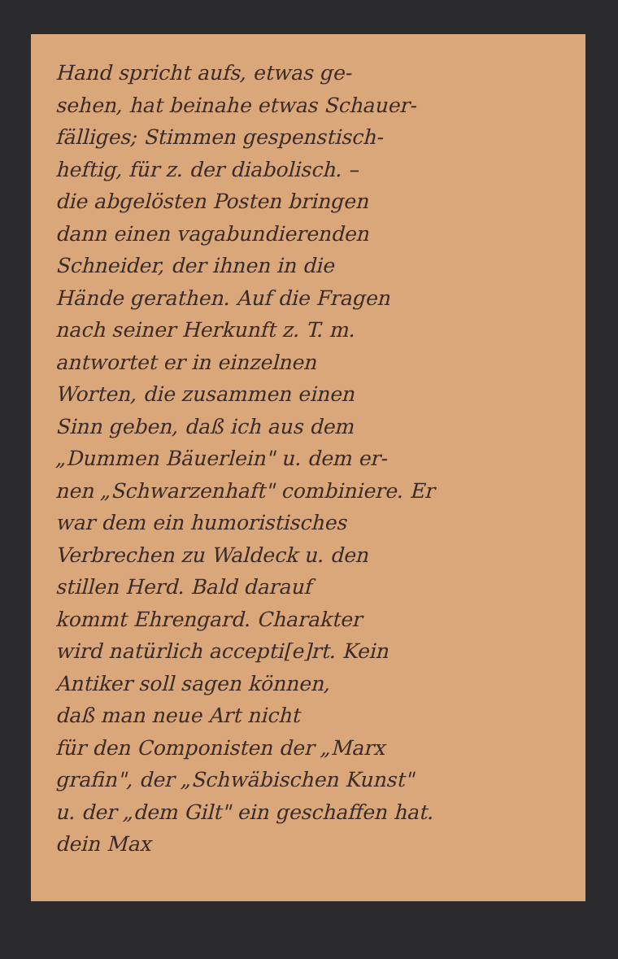Hand spricht aufs, etwas ge-
sehen, hat beinahe etwas Schauer-
fälliges; Stimmen gespenstisch-
heftig, für z. der diabolisch. –
die abgelösten Posten bringen
dann einen vagabundierenden
Schneider, der ihnen in die
Hände gerathen. Auf die Fragen
nach seiner Herkunft z. T. m.
antwortet er in einzelnen
Worten, die zusammen einen
Sinn geben, daß ich aus dem
„Dummen Bäuerlein" u. dem er-
nen „Schwarzenhaft" combiniere. Er
war dem ein humoristisches
Verbrechen zu Waldeck u. den
stillen Herd. Bald darauf
kommt Ehrengard. Charakter
wird natürlich accepti[e]rt. Kein
Antiker soll sagen können,
daß man neue Art nicht
für den Componisten der „Marx
grafin", der „Schwäbischen Kunst"
u. der „dem Gilt" ein geschaffen hat.
dein Max